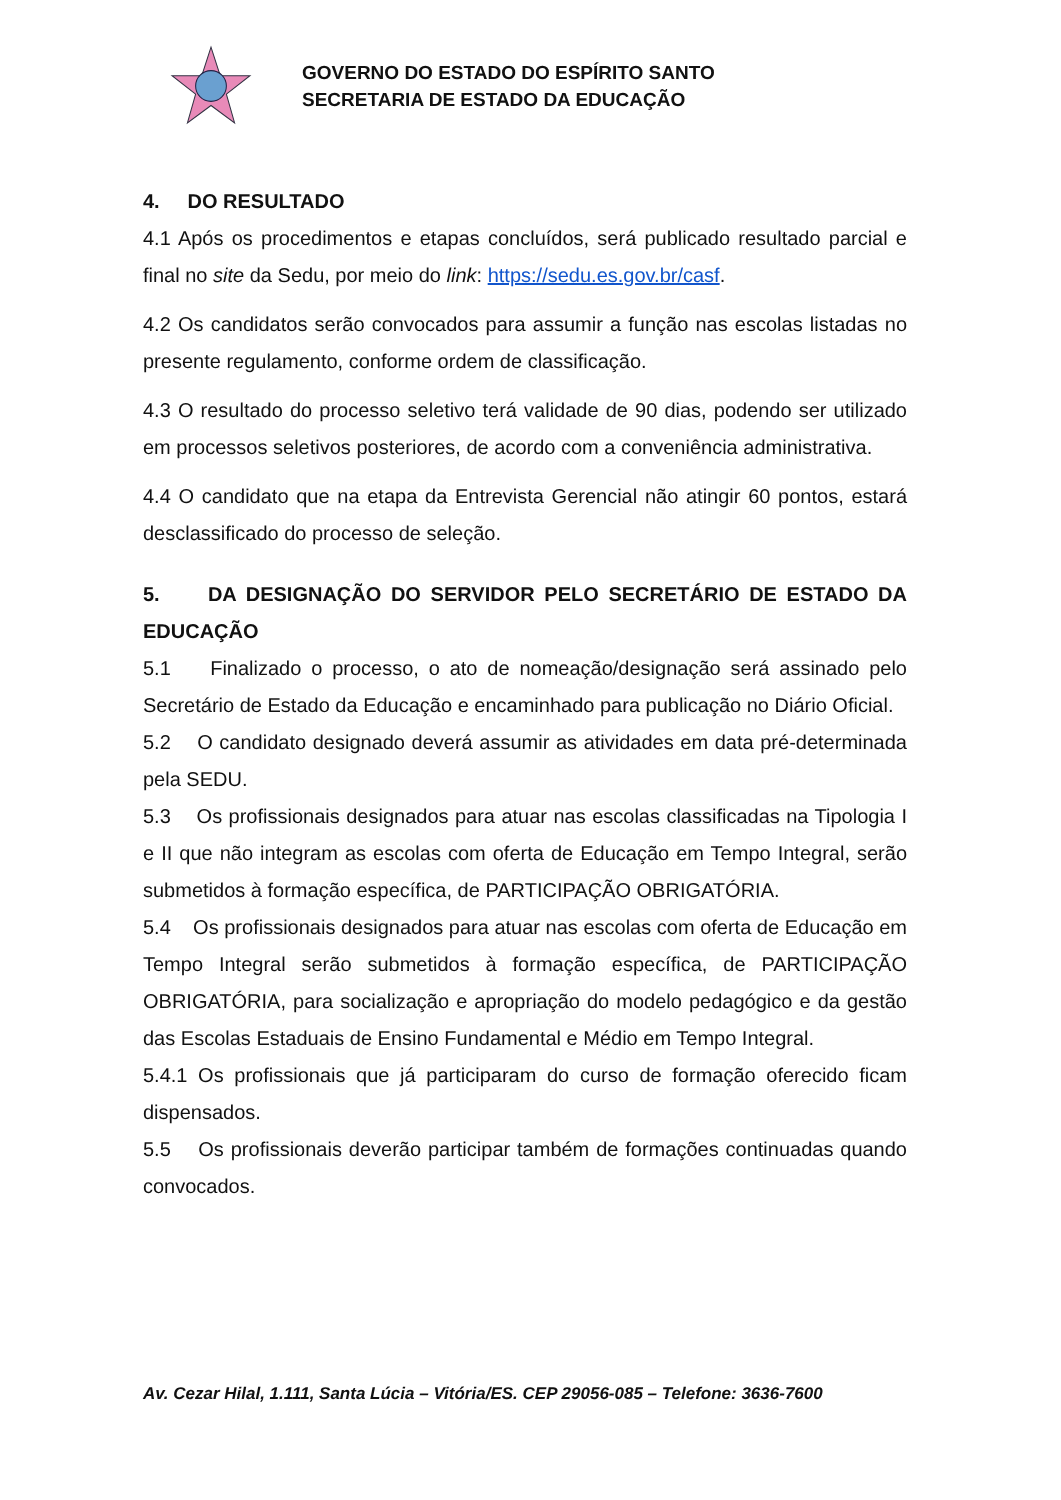GOVERNO DO ESTADO DO ESPÍRITO SANTO
SECRETARIA DE ESTADO DA EDUCAÇÃO
4. DO RESULTADO
4.1 Após os procedimentos e etapas concluídos, será publicado resultado parcial e final no site da Sedu, por meio do link: https://sedu.es.gov.br/casf.
4.2 Os candidatos serão convocados para assumir a função nas escolas listadas no presente regulamento, conforme ordem de classificação.
4.3 O resultado do processo seletivo terá validade de 90 dias, podendo ser utilizado em processos seletivos posteriores, de acordo com a conveniência administrativa.
4.4 O candidato que na etapa da Entrevista Gerencial não atingir 60 pontos, estará desclassificado do processo de seleção.
5. DA DESIGNAÇÃO DO SERVIDOR PELO SECRETÁRIO DE ESTADO DA EDUCAÇÃO
5.1 Finalizado o processo, o ato de nomeação/designação será assinado pelo Secretário de Estado da Educação e encaminhado para publicação no Diário Oficial.
5.2 O candidato designado deverá assumir as atividades em data pré-determinada pela SEDU.
5.3 Os profissionais designados para atuar nas escolas classificadas na Tipologia I e II que não integram as escolas com oferta de Educação em Tempo Integral, serão submetidos à formação específica, de PARTICIPAÇÃO OBRIGATÓRIA.
5.4 Os profissionais designados para atuar nas escolas com oferta de Educação em Tempo Integral serão submetidos à formação específica, de PARTICIPAÇÃO OBRIGATÓRIA, para socialização e apropriação do modelo pedagógico e da gestão das Escolas Estaduais de Ensino Fundamental e Médio em Tempo Integral.
5.4.1 Os profissionais que já participaram do curso de formação oferecido ficam dispensados.
5.5 Os profissionais deverão participar também de formações continuadas quando convocados.
Av. Cezar Hilal, 1.111, Santa Lúcia – Vitória/ES. CEP 29056-085 – Telefone: 3636-7600